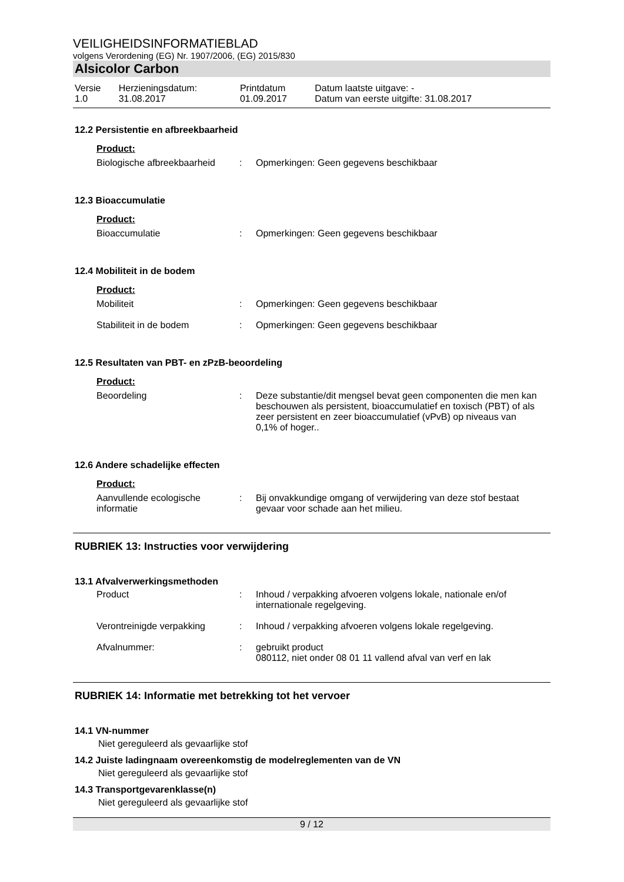VEILIGHEIDSINFORMATIEBLAD
volgens Verordening (EG) Nr. 1907/2006, (EG) 2015/830
Alsicolor Carbon
| Versie 1.0 | Herzieningsdatum: 31.08.2017 | Printdatum 01.09.2017 | Datum laatste uitgave: - Datum van eerste uitgifte: 31.08.2017 |
12.2 Persistentie en afbreekbaarheid
Product:
| Biologische afbreekbaarheid | : | Opmerkingen: Geen gegevens beschikbaar |
12.3 Bioaccumulatie
Product:
| Bioaccumulatie | : | Opmerkingen: Geen gegevens beschikbaar |
12.4 Mobiliteit in de bodem
Product:
| Mobiliteit | : | Opmerkingen: Geen gegevens beschikbaar |
| Stabiliteit in de bodem | : | Opmerkingen: Geen gegevens beschikbaar |
12.5 Resultaten van PBT- en zPzB-beoordeling
Product:
| Beoordeling | : | Deze substantie/dit mengsel bevat geen componenten die men kan beschouwen als persistent, bioaccumulatief en toxisch (PBT) of als zeer persistent en zeer bioaccumulatief (vPvB) op niveaus van 0,1% of hoger.. |
12.6 Andere schadelijke effecten
Product:
| Aanvullende ecologische informatie | : | Bij onvakkundige omgang of verwijdering van deze stof bestaat gevaar voor schade aan het milieu. |
RUBRIEK 13: Instructies voor verwijdering
13.1 Afvalverwerkingsmethoden
| Product | : | Inhoud / verpakking afvoeren volgens lokale, nationale en/of internationale regelgeving. |
| Verontreinigde verpakking | : | Inhoud / verpakking afvoeren volgens lokale regelgeving. |
| Afvalnummer: | : | gebruikt product 080112, niet onder 08 01 11 vallend afval van verf en lak |
RUBRIEK 14: Informatie met betrekking tot het vervoer
14.1 VN-nummer
Niet gereguleerd als gevaarlijke stof
14.2 Juiste ladingnaam overeenkomstig de modelreglementen van de VN
Niet gereguleerd als gevaarlijke stof
14.3 Transportgevarenklasse(n)
Niet gereguleerd als gevaarlijke stof
9 / 12